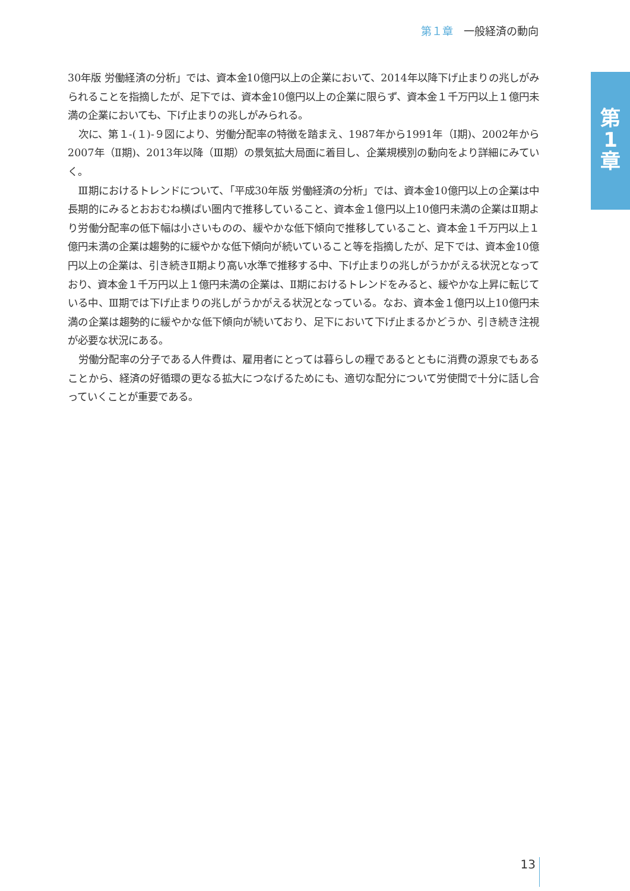第１章 一般経済の動向
第
1
章
30年版 労働経済の分析」では、資本金10億円以上の企業において、2014年以降下げ止まりの兆しがみられることを指摘したが、足下では、資本金10億円以上の企業に限らず、資本金１千万円以上１億円未満の企業においても、下げ止まりの兆しがみられる。
次に、第１-(１)-９図により、労働分配率の特徴を踏まえ、1987年から1991年（Ⅰ期)、2002年から2007年（Ⅱ期)、2013年以降（Ⅲ期）の景気拡大局面に着目し、企業規模別の動向をより詳細にみていく。
Ⅲ期におけるトレンドについて、「平成30年版 労働経済の分析」では、資本金10億円以上の企業は中長期的にみるとおおむね横ばい圏内で推移していること、資本金１億円以上10億円未満の企業はⅡ期より労働分配率の低下幅は小さいものの、緩やかな低下傾向で推移していること、資本金１千万円以上１億円未満の企業は趨勢的に緩やかな低下傾向が続いていること等を指摘したが、足下では、資本金10億円以上の企業は、引き続きⅡ期より高い水準で推移する中、下げ止まりの兆しがうかがえる状況となっており、資本金１千万円以上１億円未満の企業は、Ⅱ期におけるトレンドをみると、緩やかな上昇に転じている中、Ⅲ期では下げ止まりの兆しがうかがえる状況となっている。なお、資本金１億円以上10億円未満の企業は趨勢的に緩やかな低下傾向が続いており、足下において下げ止まるかどうか、引き続き注視が必要な状況にある。
労働分配率の分子である人件費は、雇用者にとっては暮らしの糧であるとともに消費の源泉でもあることから、経済の好循環の更なる拡大につなげるためにも、適切な配分について労使間で十分に話し合っていくことが重要である。
13